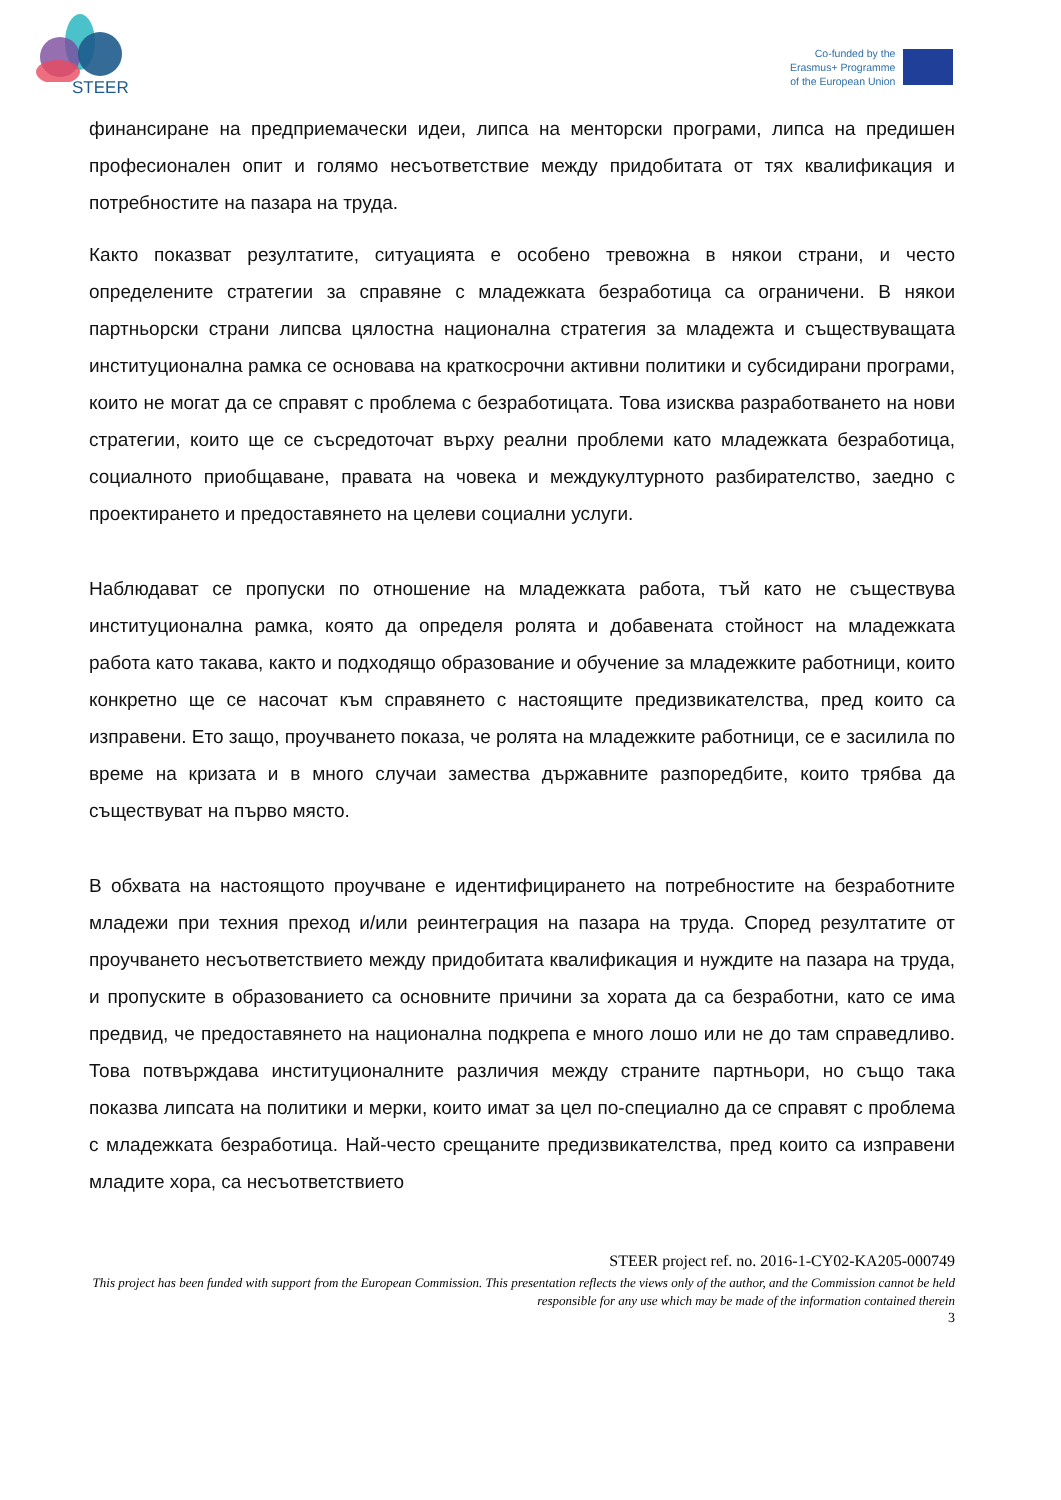STEER
Co-funded by the
Erasmus+ Programme
of the European Union
финансиране на предприемачески идеи, липса на менторски програми, липса на предишен професионален опит и голямо несъответствие между придобитата от тях квалификация и потребностите на пазара на труда.
Както показват резултатите, ситуацията е особено тревожна в някои страни, и често определените стратегии за справяне с младежката безработица са ограничени. В някои партньорски страни липсва цялостна национална стратегия за младежта и съществуващата институционална рамка се основава на краткосрочни активни политики и субсидирани програми, които не могат да се справят с проблема с безработицата. Това изисква разработването на нови стратегии, които ще се съсредоточат върху реални проблеми като младежката безработица, социалното приобщаване, правата на човека и междукултурното разбирателство, заедно с проектирането и предоставянето на целеви социални услуги.
Наблюдават се пропуски по отношение на младежката работа, тъй като не съществува институционална рамка, която да определя ролята и добавената стойност на младежката работа като такава, както и подходящо образование и обучение за младежките работници, които конкретно ще се насочат към справянето с настоящите предизвикателства, пред които са изправени. Ето защо, проучването показа, че ролята на младежките работници, се е засилила по време на кризата и в много случаи замества държавните разпоредбите, които трябва да съществуват на първо място.
В обхвата на настоящото проучване е идентифицирането на потребностите на безработните младежи при техния преход и/или реинтеграция на пазара на труда. Според резултатите от проучването несъответствието между придобитата квалификация и нуждите на пазара на труда, и пропуските в образованието са основните причини за хората да са безработни, като се има предвид, че предоставянето на национална подкрепа е много лошо или не до там справедливо. Това потвърждава институционалните различия между страните партньори, но също така показва липсата на политики и мерки, които имат за цел по-специално да се справят с проблема с младежката безработица. Най-често срещаните предизвикателства, пред които са изправени младите хора, са несъответствието
STEER project ref. no. 2016-1-CY02-KA205-000749
This project has been funded with support from the European Commission. This presentation reflects the views only of the author, and the Commission cannot be held responsible for any use which may be made of the information contained therein
3